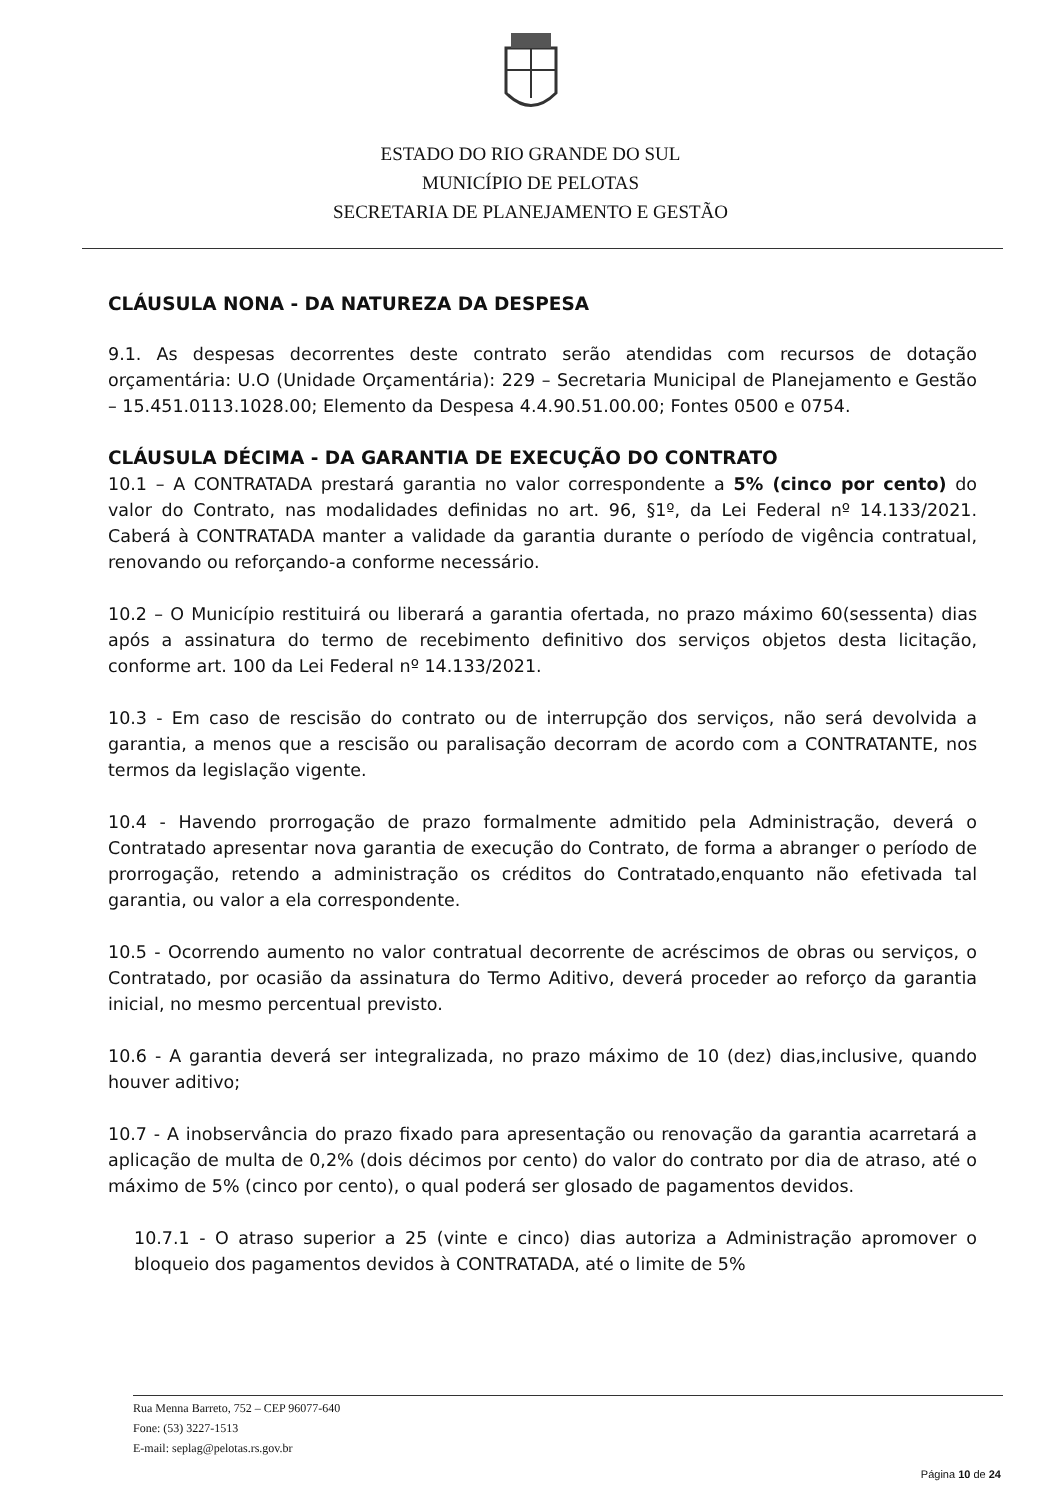ESTADO DO RIO GRANDE DO SUL
MUNICÍPIO DE PELOTAS
SECRETARIA DE PLANEJAMENTO E GESTÃO
CLÁUSULA NONA - DA NATUREZA DA DESPESA
9.1. As despesas decorrentes deste contrato serão atendidas com recursos de dotação orçamentária: U.O (Unidade Orçamentária): 229 – Secretaria Municipal de Planejamento e Gestão – 15.451.0113.1028.00; Elemento da Despesa 4.4.90.51.00.00; Fontes 0500 e 0754.
CLÁUSULA DÉCIMA - DA GARANTIA DE EXECUÇÃO DO CONTRATO
10.1 – A CONTRATADA prestará garantia no valor correspondente a 5% (cinco por cento) do valor do Contrato, nas modalidades definidas no art. 96, §1º, da Lei Federal nº 14.133/2021. Caberá à CONTRATADA manter a validade da garantia durante o período de vigência contratual, renovando ou reforçando-a conforme necessário.
10.2 – O Município restituirá ou liberará a garantia ofertada, no prazo máximo 60(sessenta) dias após a assinatura do termo de recebimento definitivo dos serviços objetos desta licitação, conforme art. 100 da Lei Federal nº 14.133/2021.
10.3 - Em caso de rescisão do contrato ou de interrupção dos serviços, não será devolvida a garantia, a menos que a rescisão ou paralisação decorram de acordo com a CONTRATANTE, nos termos da legislação vigente.
10.4 - Havendo prorrogação de prazo formalmente admitido pela Administração, deverá o Contratado apresentar nova garantia de execução do Contrato, de forma a abranger o período de prorrogação, retendo a administração os créditos do Contratado,enquanto não efetivada tal garantia, ou valor a ela correspondente.
10.5 - Ocorrendo aumento no valor contratual decorrente de acréscimos de obras ou serviços, o Contratado, por ocasião da assinatura do Termo Aditivo, deverá proceder ao reforço da garantia inicial, no mesmo percentual previsto.
10.6 - A garantia deverá ser integralizada, no prazo máximo de 10 (dez) dias,inclusive, quando houver aditivo;
10.7 - A inobservância do prazo fixado para apresentação ou renovação da garantia acarretará a aplicação de multa de 0,2% (dois décimos por cento) do valor do contrato por dia de atraso, até o máximo de 5% (cinco por cento), o qual poderá ser glosado de pagamentos devidos.
10.7.1 - O atraso superior a 25 (vinte e cinco) dias autoriza a Administração apromover o bloqueio dos pagamentos devidos à CONTRATADA, até o limite de 5%
Rua Menna Barreto, 752 – CEP 96077-640
Fone: (53) 3227-1513
E-mail: seplag@pelotas.rs.gov.br
Página 10 de 24